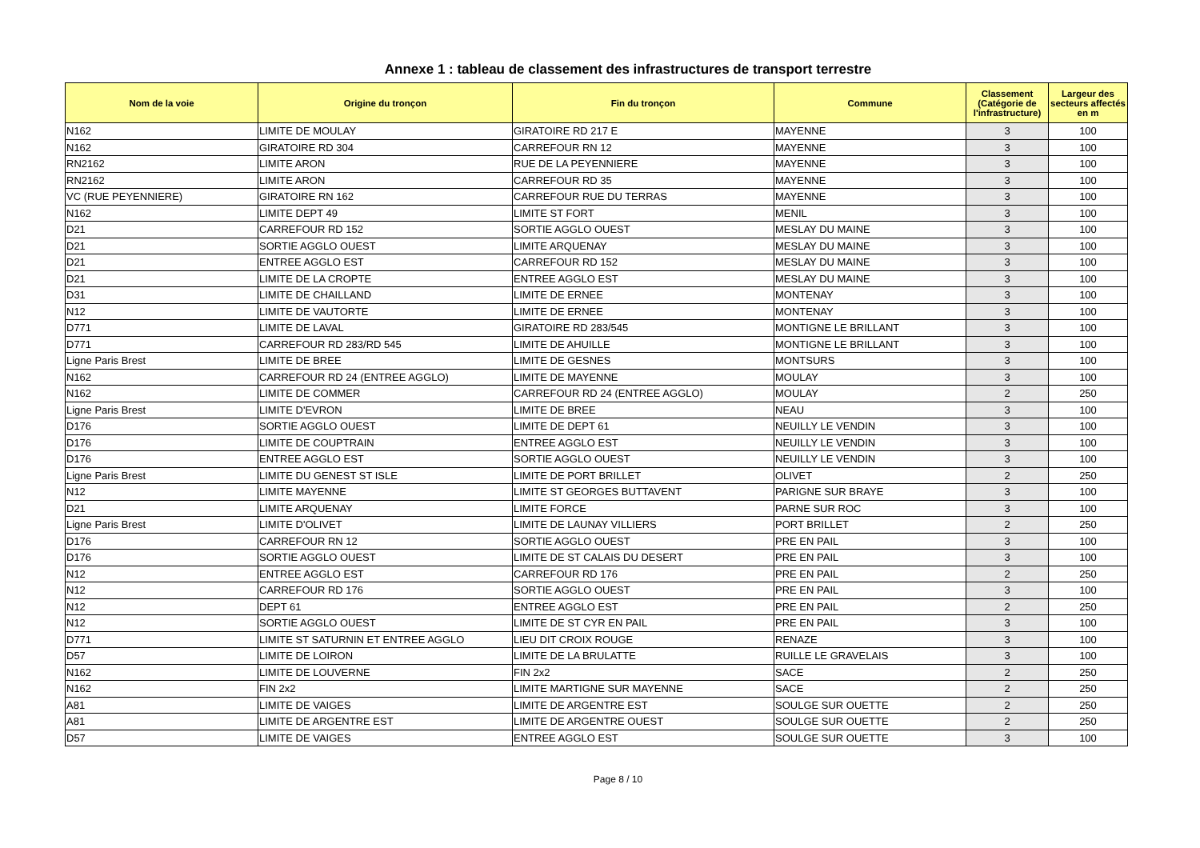Annexe 1 : tableau de classement des infrastructures de transport terrestre
| Nom de la voie | Origine du tronçon | Fin du tronçon | Commune | Classement (Catégorie de l'infrastructure) | Largeur des secteurs affectés en m |
| --- | --- | --- | --- | --- | --- |
| N162 | LIMITE DE MOULAY | GIRATOIRE RD 217 E | MAYENNE | 3 | 100 |
| N162 | GIRATOIRE RD 304 | CARREFOUR RN 12 | MAYENNE | 3 | 100 |
| RN2162 | LIMITE ARON | RUE DE LA PEYENNIERE | MAYENNE | 3 | 100 |
| RN2162 | LIMITE ARON | CARREFOUR RD 35 | MAYENNE | 3 | 100 |
| VC (RUE PEYENNIERE) | GIRATOIRE RN 162 | CARREFOUR RUE DU TERRAS | MAYENNE | 3 | 100 |
| N162 | LIMITE DEPT 49 | LIMITE ST FORT | MENIL | 3 | 100 |
| D21 | CARREFOUR RD 152 | SORTIE AGGLO OUEST | MESLAY DU MAINE | 3 | 100 |
| D21 | SORTIE AGGLO OUEST | LIMITE ARQUENAY | MESLAY DU MAINE | 3 | 100 |
| D21 | ENTREE AGGLO EST | CARREFOUR RD 152 | MESLAY DU MAINE | 3 | 100 |
| D21 | LIMITE DE LA CROPTE | ENTREE AGGLO EST | MESLAY DU MAINE | 3 | 100 |
| D31 | LIMITE DE CHAILLAND | LIMITE DE ERNEE | MONTENAY | 3 | 100 |
| N12 | LIMITE DE VAUTORTE | LIMITE DE ERNEE | MONTENAY | 3 | 100 |
| D771 | LIMITE DE LAVAL | GIRATOIRE RD 283/545 | MONTIGNE LE BRILLANT | 3 | 100 |
| D771 | CARREFOUR RD 283/RD 545 | LIMITE DE AHUILLE | MONTIGNE LE BRILLANT | 3 | 100 |
| Ligne Paris Brest | LIMITE DE BREE | LIMITE DE GESNES | MONTSURS | 3 | 100 |
| N162 | CARREFOUR RD 24 (ENTREE AGGLO) | LIMITE DE MAYENNE | MOULAY | 3 | 100 |
| N162 | LIMITE DE COMMER | CARREFOUR RD 24 (ENTREE AGGLO) | MOULAY | 2 | 250 |
| Ligne Paris Brest | LIMITE D'EVRON | LIMITE DE BREE | NEAU | 3 | 100 |
| D176 | SORTIE AGGLO OUEST | LIMITE DE DEPT 61 | NEUILLY LE VENDIN | 3 | 100 |
| D176 | LIMITE DE COUPTRAIN | ENTREE AGGLO EST | NEUILLY LE VENDIN | 3 | 100 |
| D176 | ENTREE AGGLO EST | SORTIE AGGLO OUEST | NEUILLY LE VENDIN | 3 | 100 |
| Ligne Paris Brest | LIMITE DU GENEST ST ISLE | LIMITE DE PORT BRILLET | OLIVET | 2 | 250 |
| N12 | LIMITE MAYENNE | LIMITE ST GEORGES BUTTAVENT | PARIGNE SUR BRAYE | 3 | 100 |
| D21 | LIMITE ARQUENAY | LIMITE FORCE | PARNE SUR ROC | 3 | 100 |
| Ligne Paris Brest | LIMITE D'OLIVET | LIMITE DE LAUNAY VILLIERS | PORT BRILLET | 2 | 250 |
| D176 | CARREFOUR RN 12 | SORTIE AGGLO OUEST | PRE EN PAIL | 3 | 100 |
| D176 | SORTIE AGGLO OUEST | LIMITE DE ST CALAIS DU DESERT | PRE EN PAIL | 3 | 100 |
| N12 | ENTREE AGGLO EST | CARREFOUR RD 176 | PRE EN PAIL | 2 | 250 |
| N12 | CARREFOUR RD 176 | SORTIE AGGLO OUEST | PRE EN PAIL | 3 | 100 |
| N12 | DEPT 61 | ENTREE AGGLO EST | PRE EN PAIL | 2 | 250 |
| N12 | SORTIE AGGLO OUEST | LIMITE DE ST CYR EN PAIL | PRE EN PAIL | 3 | 100 |
| D771 | LIMITE ST SATURNIN ET ENTREE AGGLO | LIEU DIT CROIX ROUGE | RENAZE | 3 | 100 |
| D57 | LIMITE DE LOIRON | LIMITE DE LA BRULATTE | RUILLE LE GRAVELAIS | 3 | 100 |
| N162 | LIMITE DE LOUVERNE | FIN 2x2 | SACE | 2 | 250 |
| N162 | FIN 2x2 | LIMITE MARTIGNE SUR MAYENNE | SACE | 2 | 250 |
| A81 | LIMITE DE VAIGES | LIMITE DE ARGENTRE EST | SOULGE SUR OUETTE | 2 | 250 |
| A81 | LIMITE DE ARGENTRE EST | LIMITE DE ARGENTRE OUEST | SOULGE SUR OUETTE | 2 | 250 |
| D57 | LIMITE DE VAIGES | ENTREE AGGLO EST | SOULGE SUR OUETTE | 3 | 100 |
Page 8 / 10